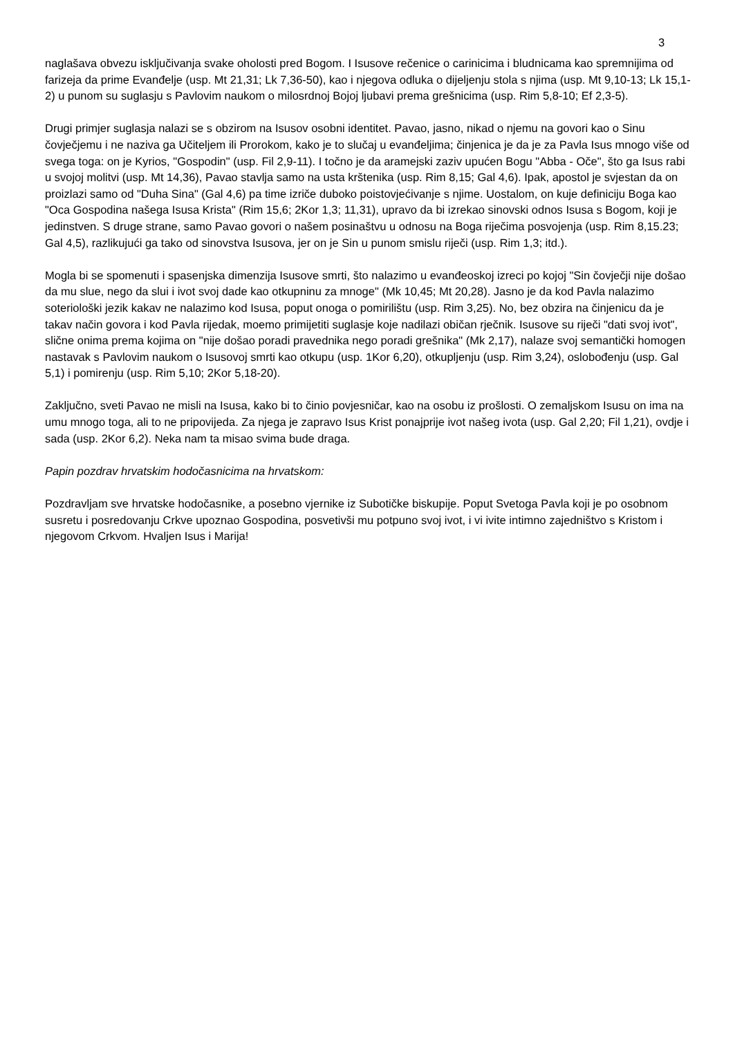3
naglašava obvezu isključivanja svake oholosti pred Bogom. I Isusove rečenice o carinicima i bludnicama kao spremnijima od farizeja da prime Evanđelje (usp. Mt 21,31; Lk 7,36-50), kao i njegova odluka o dijeljenju stola s njima (usp. Mt 9,10-13; Lk 15,1-2) u punom su suglasju s Pavlovim naukom o milosrdnoj Bojoj ljubavi prema grešnicima (usp. Rim 5,8-10; Ef 2,3-5).
Drugi primjer suglasja nalazi se s obzirom na Isusov osobni identitet. Pavao, jasno, nikad o njemu na govori kao o Sinu čovječjemu i ne naziva ga Učiteljem ili Prorokom, kako je to slučaj u evanđeljima; činjenica je da je za Pavla Isus mnogo više od svega toga: on je Kyrios, "Gospodin" (usp. Fil 2,9-11). I točno je da aramejski zaziv upućen Bogu "Abba - Oče", što ga Isus rabi u svojoj molitvi (usp. Mt 14,36), Pavao stavlja samo na usta krštenika (usp. Rim 8,15; Gal 4,6). Ipak, apostol je svjestan da on proizlazi samo od "Duha Sina" (Gal 4,6) pa time izriče duboko poistovjećivanje s njime. Uostalom, on kuje definiciju Boga kao "Oca Gospodina našega Isusa Krista" (Rim 15,6; 2Kor 1,3; 11,31), upravo da bi izrekao sinovski odnos Isusa s Bogom, koji je jedinstven. S druge strane, samo Pavao govori o našem posinaštvu u odnosu na Boga riječima posvojenja (usp. Rim 8,15.23; Gal 4,5), razlikujući ga tako od sinovstva Isusova, jer on je Sin u punom smislu riječi (usp. Rim 1,3; itd.).
Mogla bi se spomenuti i spasenjska dimenzija Isusove smrti, što nalazimo u evanđeoskoj izreci po kojoj "Sin čovječji nije došao da mu slue, nego da slui i ivot svoj dade kao otkupninu za mnoge" (Mk 10,45; Mt 20,28). Jasno je da kod Pavla nalazimo soteriološki jezik kakav ne nalazimo kod Isusa, poput onoga o pomirilištu (usp. Rim 3,25). No, bez obzira na činjenicu da je takav način govora i kod Pavla rijedak, moemo primijetiti suglasje koje nadilazi običan rječnik. Isusove su riječi "dati svoj ivot", slične onima prema kojima on "nije došao poradi pravednika nego poradi grešnika" (Mk 2,17), nalaze svoj semantički homogen nastavak s Pavlovim naukom o Isusovoj smrti kao otkupu (usp. 1Kor 6,20), otkupljenju (usp. Rim 3,24), oslobođenju (usp. Gal 5,1) i pomirenju (usp. Rim 5,10; 2Kor 5,18-20).
Zaključno, sveti Pavao ne misli na Isusa, kako bi to činio povjesničar, kao na osobu iz prošlosti. O zemaljskom Isusu on ima na umu mnogo toga, ali to ne pripovijeda. Za njega je zapravo Isus Krist ponajprije ivot našeg ivota (usp. Gal 2,20; Fil 1,21), ovdje i sada (usp. 2Kor 6,2). Neka nam ta misao svima bude draga.
Papin pozdrav hrvatskim hodočasnicima na hrvatskom:
Pozdravljam sve hrvatske hodočasnike, a posebno vjernike iz Subotičke biskupije. Poput Svetoga Pavla koji je po osobnom susretu i posredovanju Crkve upoznao Gospodina, posvetivši mu potpuno svoj ivot, i vi ivite intimno zajedništvo s Kristom i njegovom Crkvom. Hvaljen Isus i Marija!